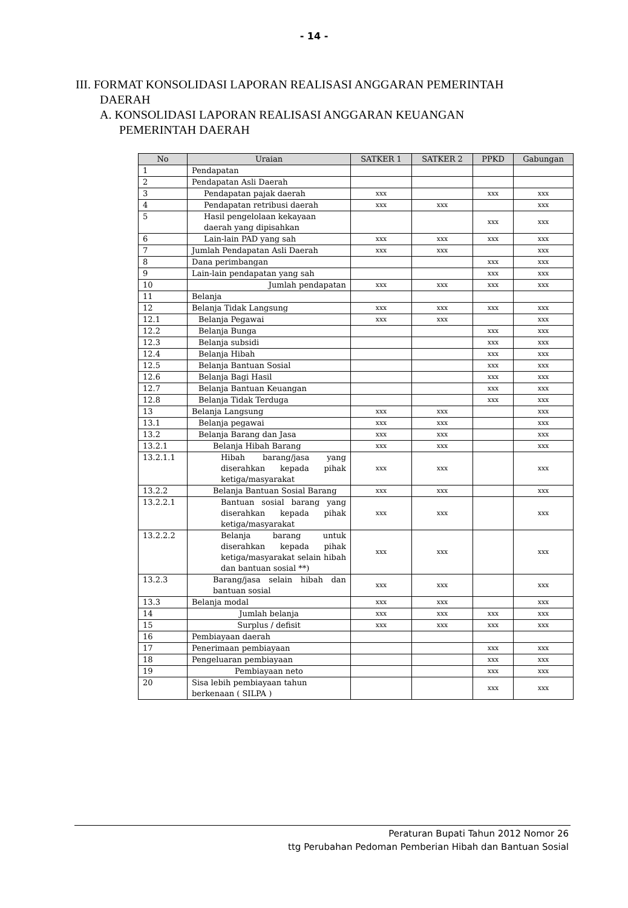- 14 -
III. FORMAT KONSOLIDASI LAPORAN REALISASI ANGGARAN PEMERINTAH
DAERAH
A. KONSOLIDASI LAPORAN REALISASI ANGGARAN KEUANGAN
PEMERINTAH DAERAH
| No | Uraian | SATKER 1 | SATKER 2 | PPKD | Gabungan |
| --- | --- | --- | --- | --- | --- |
| 1 | Pendapatan | | | | |
| 2 | Pendapatan Asli Daerah | | | | |
| 3 | Pendapatan pajak daerah | xxx | | xxx | xxx |
| 4 | Pendapatan retribusi daerah | xxx | xxx | | xxx |
| 5 | Hasil pengelolaan kekayaan daerah yang dipisahkan | | | xxx | xxx |
| 6 | Lain-lain PAD yang sah | xxx | xxx | xxx | xxx |
| 7 | Jumlah Pendapatan Asli Daerah | xxx | xxx | | xxx |
| 8 | Dana perimbangan | | | xxx | xxx |
| 9 | Lain-lain pendapatan yang sah | | | xxx | xxx |
| 10 | Jumlah pendapatan | xxx | xxx | xxx | xxx |
| 11 | Belanja | | | | |
| 12 | Belanja Tidak Langsung | xxx | xxx | xxx | xxx |
| 12.1 | Belanja Pegawai | xxx | xxx | | xxx |
| 12.2 | Belanja Bunga | | | xxx | xxx |
| 12.3 | Belanja subsidi | | | xxx | xxx |
| 12.4 | Belanja Hibah | | | xxx | xxx |
| 12.5 | Belanja Bantuan Sosial | | | xxx | xxx |
| 12.6 | Belanja Bagi Hasil | | | xxx | xxx |
| 12.7 | Belanja Bantuan Keuangan | | | xxx | xxx |
| 12.8 | Belanja Tidak Terduga | | | xxx | xxx |
| 13 | Belanja Langsung | xxx | xxx | | xxx |
| 13.1 | Belanja pegawai | xxx | xxx | | xxx |
| 13.2 | Belanja Barang dan Jasa | xxx | xxx | | xxx |
| 13.2.1 | Belanja Hibah Barang | xxx | xxx | | xxx |
| 13.2.1.1 | Hibah barang/jasa yang diserahkan kepada pihak ketiga/masyarakat | xxx | xxx | | xxx |
| 13.2.2 | Belanja Bantuan Sosial Barang | xxx | xxx | | xxx |
| 13.2.2.1 | Bantuan sosial barang yang diserahkan kepada pihak ketiga/masyarakat | xxx | xxx | | xxx |
| 13.2.2.2 | Belanja barang untuk diserahkan kepada pihak ketiga/masyarakat selain hibah dan bantuan sosial **) | xxx | xxx | | xxx |
| 13.2.3 | Barang/jasa selain hibah dan bantuan sosial | xxx | xxx | | xxx |
| 13.3 | Belanja modal | xxx | xxx | | xxx |
| 14 | Jumlah belanja | xxx | xxx | xxx | xxx |
| 15 | Surplus / defisit | xxx | xxx | xxx | xxx |
| 16 | Pembiayaan daerah | | | | |
| 17 | Penerimaan pembiayaan | | | xxx | xxx |
| 18 | Pengeluaran pembiayaan | | | xxx | xxx |
| 19 | Pembiayaan neto | | | xxx | xxx |
| 20 | Sisa lebih pembiayaan tahun berkenaan ( SILPA ) | | | xxx | xxx |
Peraturan Bupati Tahun 2012 Nomor 26
ttg Perubahan Pedoman Pemberian Hibah dan Bantuan Sosial